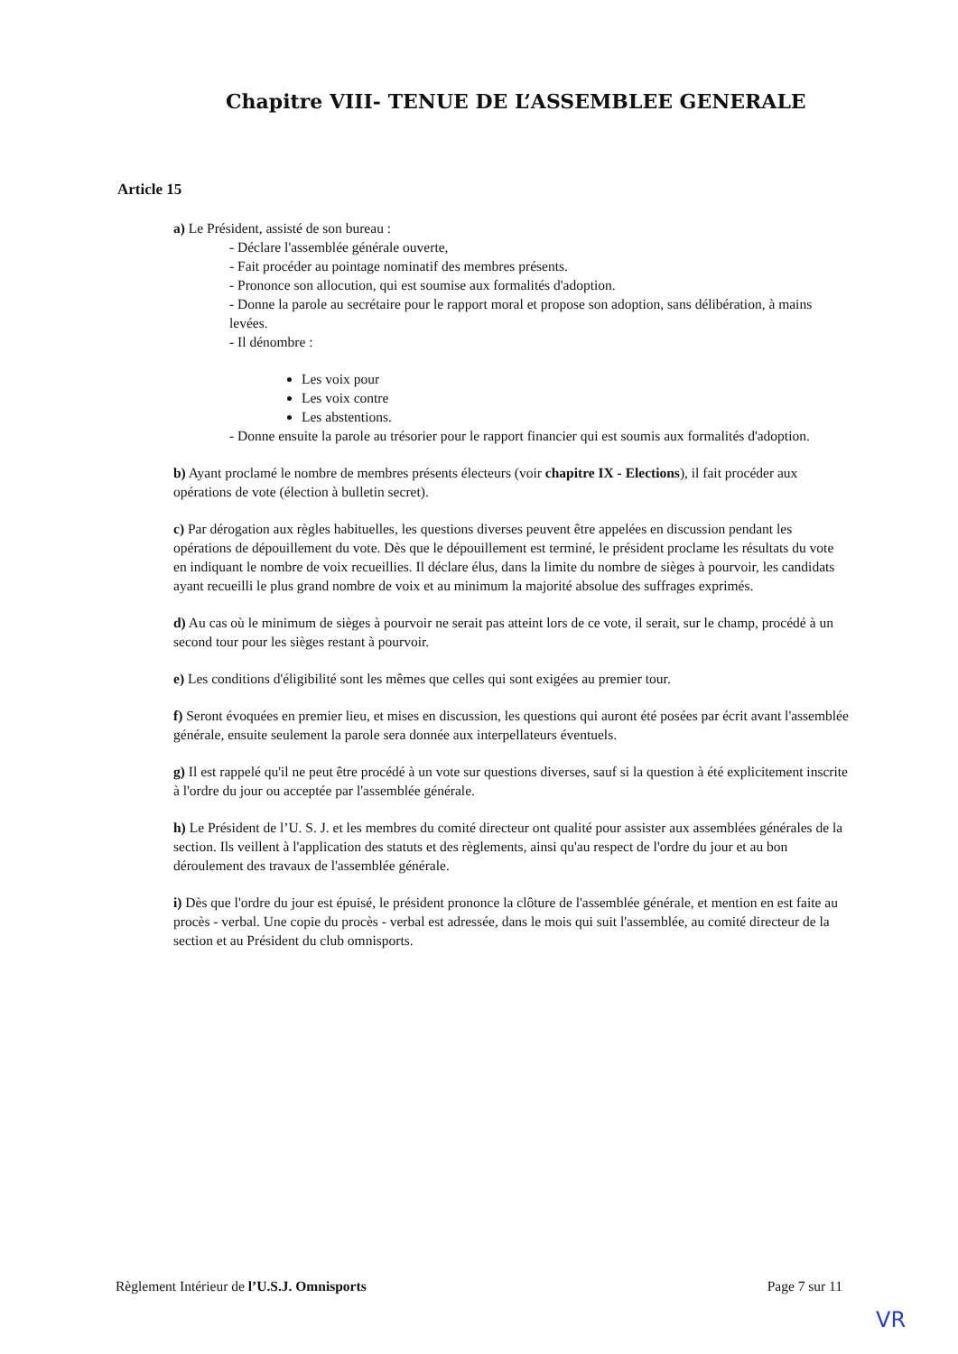Chapitre VIII- TENUE DE L’ASSEMBLEE GENERALE
Article 15
a) Le Président, assisté de son bureau :
- Déclare l'assemblée générale ouverte,
- Fait procéder au pointage nominatif des membres présents.
- Prononce son allocution, qui est soumise aux formalités d'adoption.
- Donne la parole au secrétaire pour le rapport moral et propose son adoption, sans délibération, à mains levées.
- Il dénombre :
Les voix pour
Les voix contre
Les abstentions.
- Donne ensuite la parole au trésorier pour le rapport financier qui est soumis aux formalités d'adoption.
b) Ayant proclamé le nombre de membres présents électeurs (voir chapitre IX - Elections), il fait procéder aux opérations de vote (élection à bulletin secret).
c) Par dérogation aux règles habituelles, les questions diverses peuvent être appelées en discussion pendant les opérations de dépouillement du vote. Dès que le dépouillement est terminé, le président proclame les résultats du vote en indiquant le nombre de voix recueillies. Il déclare élus, dans la limite du nombre de sièges à pourvoir, les candidats ayant recueilli le plus grand nombre de voix et au minimum la majorité absolue des suffrages exprimés.
d) Au cas où le minimum de sièges à pourvoir ne serait pas atteint lors de ce vote, il serait, sur le champ, procédé à un second tour pour les sièges restant à pourvoir.
e) Les conditions d'éligibilité sont les mêmes que celles qui sont exigées au premier tour.
f) Seront évoquées en premier lieu, et mises en discussion, les questions qui auront été posées par écrit avant l'assemblée générale, ensuite seulement la parole sera donnée aux interpellateurs éventuels.
g) Il est rappelé qu'il ne peut être procédé à un vote sur questions diverses, sauf si la question à été explicitement inscrite à l'ordre du jour ou acceptée par l'assemblée générale.
h) Le Président de l’U. S. J. et les membres du comité directeur ont qualité pour assister aux assemblées générales de la section. Ils veillent à l'application des statuts et des règlements, ainsi qu'au respect de l'ordre du jour et au bon déroulement des travaux de l'assemblée générale.
i) Dès que l'ordre du jour est épuisé, le président prononce la clôture de l'assemblée générale, et mention en est faite au procès - verbal. Une copie du procès - verbal est adressée, dans le mois qui suit l'assemblée, au comité directeur de la section et au Président du club omnisports.
Règlement Intérieur de l’U.S.J. Omnisports Page 7 sur 11
VR